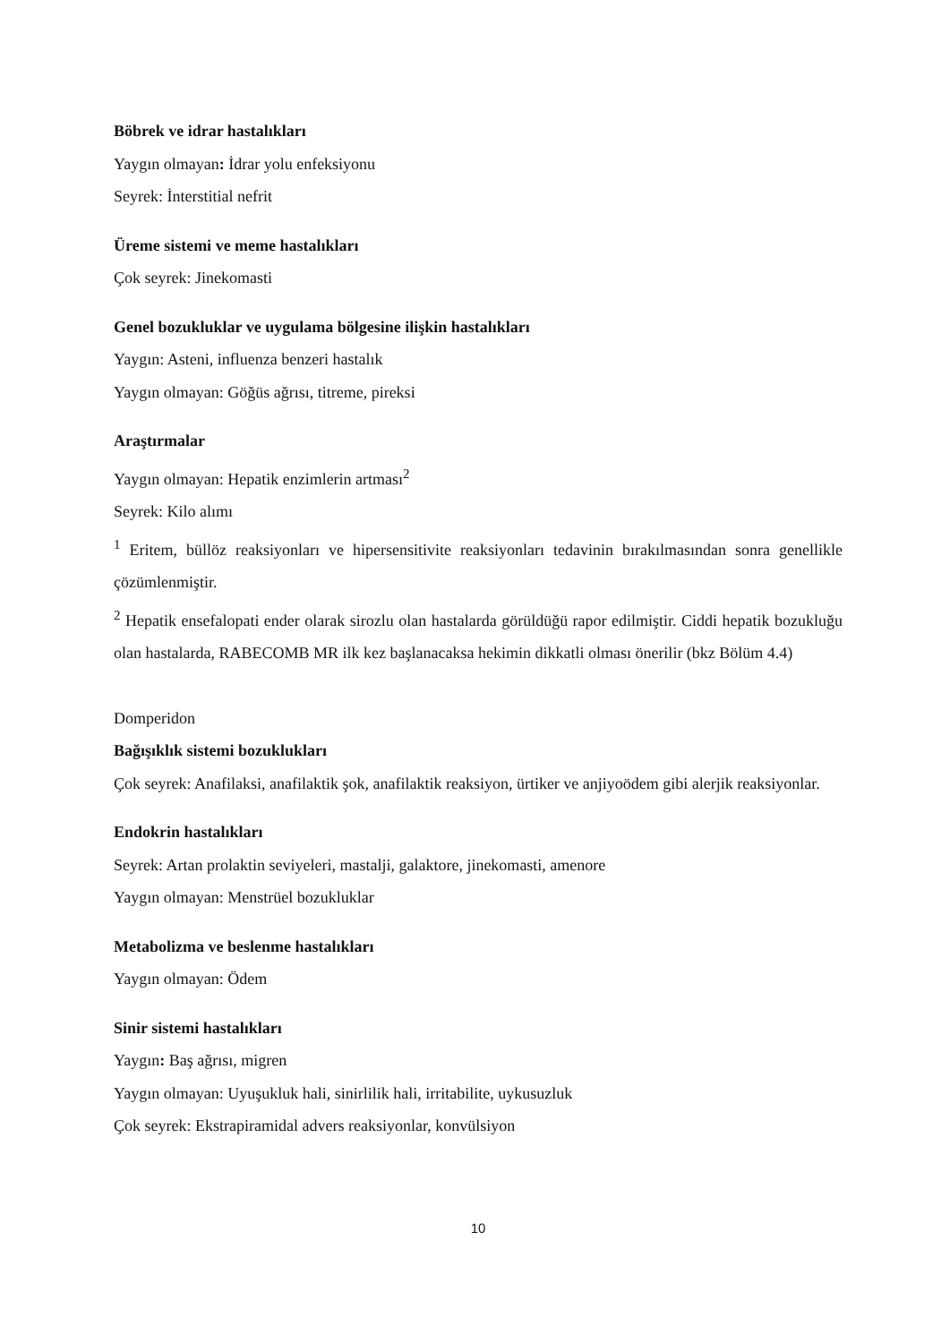Böbrek ve idrar hastalıkları
Yaygın olmayan: İdrar yolu enfeksiyonu
Seyrek: İnterstitial nefrit
Üreme sistemi ve meme hastalıkları
Çok seyrek: Jinekomasti
Genel bozukluklar ve uygulama bölgesine ilişkin hastalıkları
Yaygın: Asteni, influenza benzeri hastalık
Yaygın olmayan: Göğüs ağrısı, titreme, pireksi
Araştırmalar
Yaygın olmayan: Hepatik enzimlerin artması<sup>2</sup>
Seyrek: Kilo alımı
<sup>1</sup> Eritem, büllöz reaksiyonları ve hipersensitivite reaksiyonları tedavinin bırakılmasından sonra genellikle çözümlenmiştir.
<sup>2</sup> Hepatik ensefalopati ender olarak sirozlu olan hastalarda görüldüğü rapor edilmiştir. Ciddi hepatik bozukluğu olan hastalarda, RABECOMB MR ilk kez başlanacaksa hekimin dikkatli olması önerilir (bkz Bölüm 4.4)
Domperidon
Bağışıklık sistemi bozuklukları
Çok seyrek: Anafilaksi, anafilaktik şok, anafilaktik reaksiyon, ürtiker ve anjiyoödem gibi alerjik reaksiyonlar.
Endokrin hastalıkları
Seyrek: Artan prolaktin seviyeleri, mastalji, galaktore, jinekomasti, amenore
Yaygın olmayan: Menstrüel bozukluklar
Metabolizma ve beslenme hastalıkları
Yaygın olmayan: Ödem
Sinir sistemi hastalıkları
Yaygın: Baş ağrısı, migren
Yaygın olmayan: Uyuşukluk hali, sinirlilik hali, irritabilite, uykusuzluk
Çok seyrek: Ekstrapiramidal advers reaksiyonlar, konvülsiyon
10